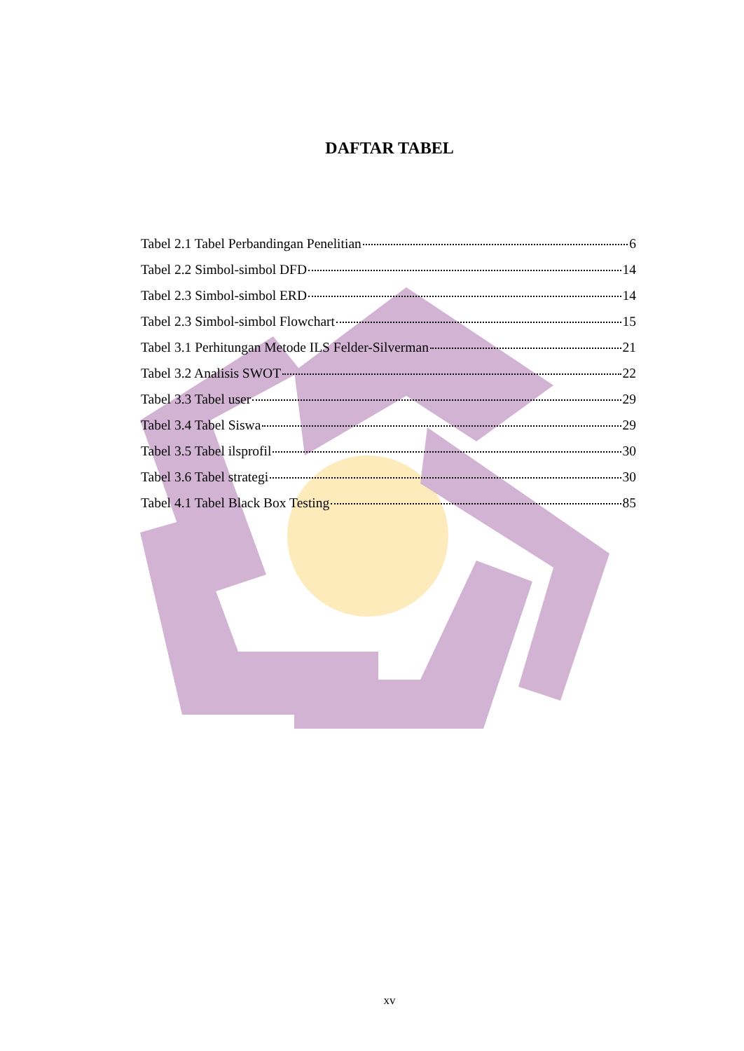DAFTAR TABEL
Tabel 2.1 Tabel Perbandingan Penelitian 6
Tabel 2.2 Simbol-simbol DFD 14
Tabel 2.3 Simbol-simbol ERD 14
Tabel 2.3 Simbol-simbol Flowchart 15
Tabel 3.1 Perhitungan Metode ILS Felder-Silverman 21
Tabel 3.2 Analisis SWOT 22
Tabel 3.3 Tabel user 29
Tabel 3.4 Tabel Siswa 29
Tabel 3.5 Tabel ilsprofil 30
Tabel 3.6 Tabel strategi 30
Tabel 4.1 Tabel Black Box Testing 85
xv